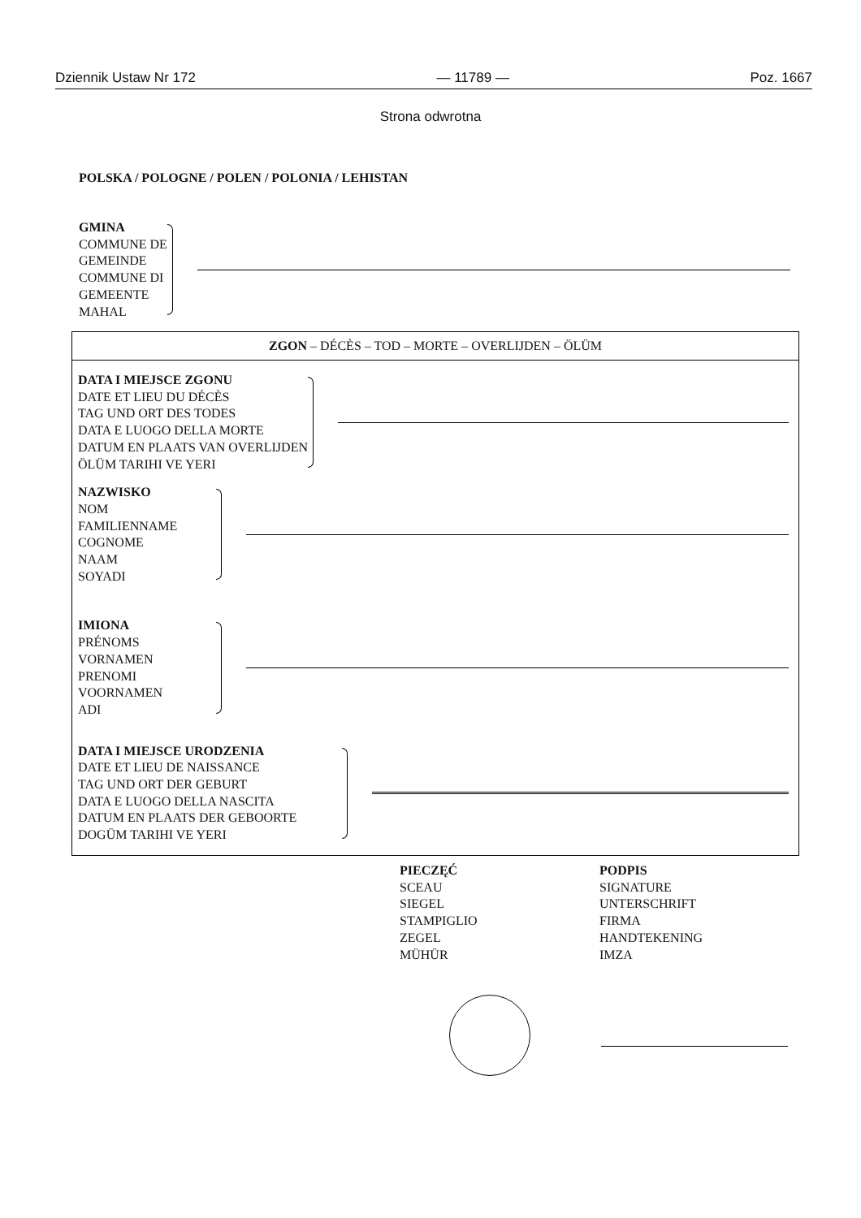Dziennik Ustaw Nr 172 — 11789 — Poz. 1667
Strona odwrotna
POLSKA / POLOGNE / POLEN / POLONIA / LEHISTAN
GMINA
COMMUNE DE
GEMEINDE
COMMUNE DI
GEMEENTE
MAHAL
ZGON – DÉCÈS – TOD – MORTE – OVERLIJDEN – ÖLÜM
DATA I MIEJSCE ZGONU
DATE ET LIEU DU DÉCÈS
TAG UND ORT DES TODES
DATA E LUOGO DELLA MORTE
DATUM EN PLAATS VAN OVERLIJDEN
ÖLÜM TARIHI VE YERI
NAZWISKO
NOM
FAMILIENNAME
COGNOME
NAAM
SOYADI
IMIONA
PRÉNOMS
VORNAMEN
PRENOMI
VOORNAMEN
ADI
DATA I MIEJSCE URODZENIA
DATE ET LIEU DE NAISSANCE
TAG UND ORT DER GEBURT
DATA E LUOGO DELLA NASCITA
DATUM EN PLAATS DER GEBOORTE
DOGÜM TARIHI VE YERI
PIECZĘĆ
SCEAU
SIEGEL
STAMPIGLIO
ZEGEL
MÜHÜR
PODPIS
SIGNATURE
UNTERSCHRIFT
FIRMA
HANDTEKENING
IMZA